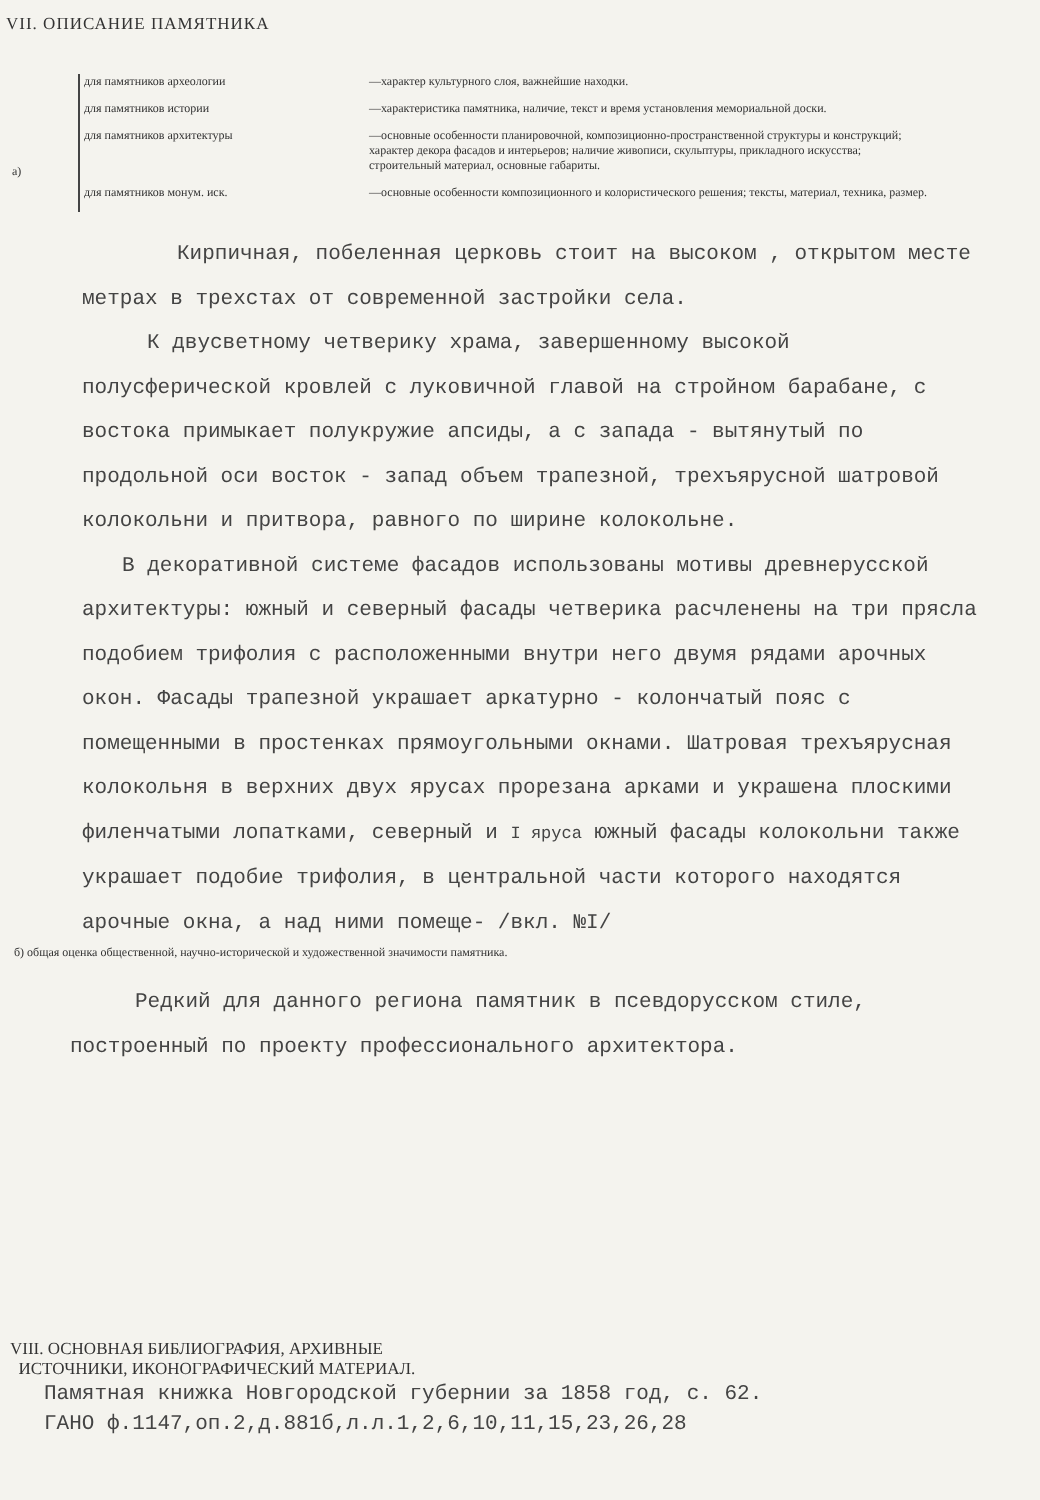VII. ОПИСАНИЕ ПАМЯТНИКА
а)
для памятников археологии —характер культурного слоя, важнейшие находки.
для памятников истории —характеристика памятника, наличие, текст и время установления мемориальной доски.
для памятников архитектуры —основные особенности планировочной, композиционно-пространственной структуры и конструкций; характер декора фасадов и интерьеров; наличие живописи, скульптуры, прикладного искусства; строительный материал, основные габариты.
для памятников монум. иск. —основные особенности композиционного и колористического решения; тексты, материал, техника, размер.
Кирпичная, побеленная церковь стоит на высоком , открытом месте метрах в трехстах от современной застройки села.
К двусветному четверику храма, завершенному высокой полусферической кровлей с луковичной главой на стройном барабане, с востока примыкает полукружие апсиды, а с запада - вытянутый по продольной оси восток - запад объем трапезной, трехъярусной шатровой колокольни и притвора, равного по ширине колокольне.
В декоративной системе фасадов использованы мотивы древнерусской архитектуры: южный и северный фасады четверика расчленены на три прясла подобием трифолия с расположенными внутри него двумя рядами арочных окон. Фасады трапезной украшает аркатурно - колончатый пояс с помещенными в простенках прямоугольными окнами. Шатровая трехъярусная колокольня в верхних двух ярусах прорезана арками и украшена плоскими филенчатыми лопатками, северный и I яруса южный фасады колокольни также украшает подобие трифолия, в центральной части которого находятся арочные окна, а над ними помеще- /вкл. №I/
б) общая оценка общественной, научно-исторической и художественной значимости памятника.
Редкий для данного региона памятник в псевдорусском стиле, построенный по проекту профессионального архитектора.
VIII. ОСНОВНАЯ БИБЛИОГРАФИЯ, АРХИВНЫЕ
ИСТОЧНИКИ, ИКОНОГРАФИЧЕСКИЙ МАТЕРИАЛ.
Памятная книжка Новгородской губернии за 1858 год, с. 62.
ГАНО ф.1147,оп.2,д.881б,л.л.1,2,6,10,11,15,23,26,28